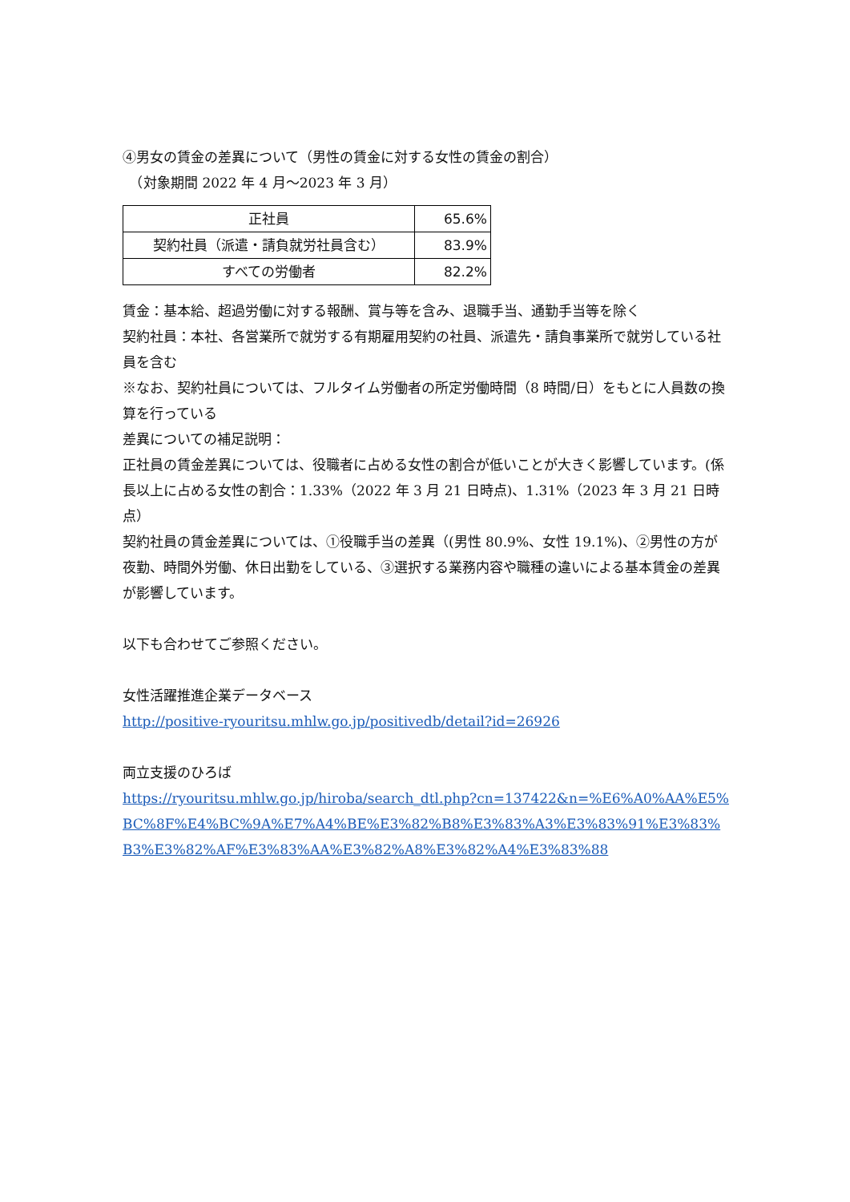④男女の賃金の差異について（男性の賃金に対する女性の賃金の割合）
　（対象期間 2022 年 4 月～2023 年 3 月）
| 正社員 | 65.6% |
| 契約社員（派遣・請負就労社員含む） | 83.9% |
| すべての労働者 | 82.2% |
賃金：基本給、超過労働に対する報酬、賞与等を含み、退職手当、通勤手当等を除く
契約社員：本社、各営業所で就労する有期雇用契約の社員、派遣先・請負事業所で就労している社員を含む
※なお、契約社員については、フルタイム労働者の所定労働時間（8 時間/日）をもとに人員数の換算を行っている
差異についての補足説明：
正社員の賃金差異については、役職者に占める女性の割合が低いことが大きく影響しています。(係長以上に占める女性の割合：1.33%（2022 年 3 月 21 日時点)、1.31%（2023 年 3 月 21 日時点）
契約社員の賃金差異については、①役職手当の差異（(男性 80.9%、女性 19.1%)、②男性の方が夜勤、時間外労働、休日出勤をしている、③選択する業務内容や職種の違いによる基本賃金の差異が影響しています。
以下も合わせてご参照ください。
女性活躍推進企業データベース
http://positive-ryouritsu.mhlw.go.jp/positivedb/detail?id=26926
両立支援のひろば
https://ryouritsu.mhlw.go.jp/hiroba/search_dtl.php?cn=137422&n=%E6%A0%AA%E5%BC%8F%E4%BC%9A%E7%A4%BE%E3%82%B8%E3%83%A3%E3%83%91%E3%83%B3%E3%82%AF%E3%83%AA%E3%82%A8%E3%82%A4%E3%83%88